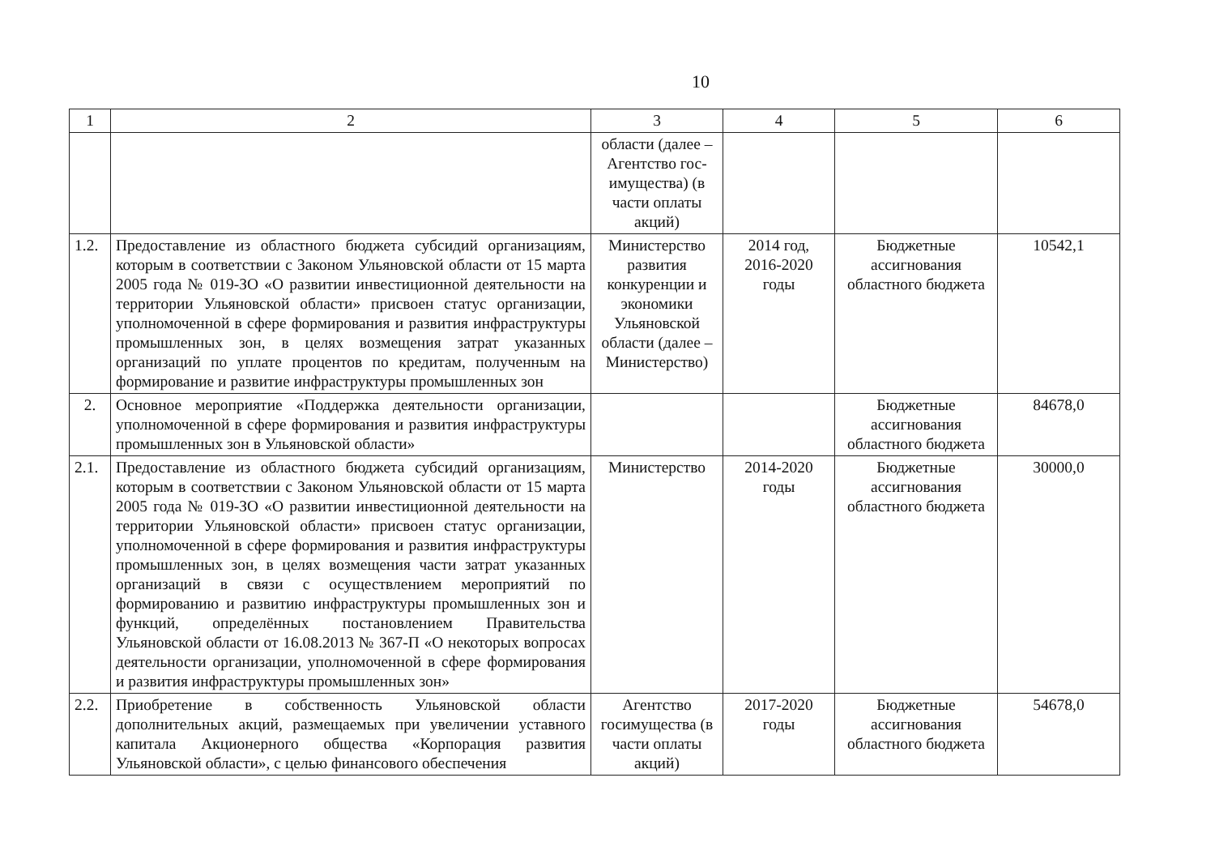10
| 1 | 2 | 3 | 4 | 5 | 6 |
| --- | --- | --- | --- | --- | --- |
| | | области (далее – Агентство гос-имущества) (в части оплаты акций) | | | |
| 1.2. | Предоставление из областного бюджета субсидий организациям, которым в соответствии с Законом Ульяновской области от 15 марта 2005 года № 019-ЗО «О развитии инвестиционной деятельности на территории Ульяновской области» присвоен статус организации, уполномоченной в сфере формирования и развития инфраструктуры промышленных зон, в целях возмещения затрат указанных организаций по уплате процентов по кредитам, полученным на формирование и развитие инфраструктуры промышленных зон | Министерство развития конкуренции и экономики Ульяновской области (далее – Министерство) | 2014 год, 2016-2020 годы | Бюджетные ассигнования областного бюджета | 10542,1 |
| 2. | Основное мероприятие «Поддержка деятельности организации, уполномоченной в сфере формирования и развития инфраструктуры промышленных зон в Ульяновской области» | | | Бюджетные ассигнования областного бюджета | 84678,0 |
| 2.1. | Предоставление из областного бюджета субсидий организациям, которым в соответствии с Законом Ульяновской области от 15 марта 2005 года № 019-ЗО «О развитии инвестиционной деятельности на территории Ульяновской области» присвоен статус организации, уполномоченной в сфере формирования и развития инфраструктуры промышленных зон, в целях возмещения части затрат указанных организаций в связи с осуществлением мероприятий по формированию и развитию инфраструктуры промышленных зон и функций, определённых постановлением Правительства Ульяновской области от 16.08.2013 № 367-П «О некоторых вопросах деятельности организации, уполномоченной в сфере формирования и развития инфраструктуры промышленных зон» | Министерство | 2014-2020 годы | Бюджетные ассигнования областного бюджета | 30000,0 |
| 2.2. | Приобретение в собственность Ульяновской области дополнительных акций, размещаемых при увеличении уставного капитала Акционерного общества «Корпорация развития Ульяновской области», с целью финансового обеспечения | Агентство госимущества (в части оплаты акций) | 2017-2020 годы | Бюджетные ассигнования областного бюджета | 54678,0 |